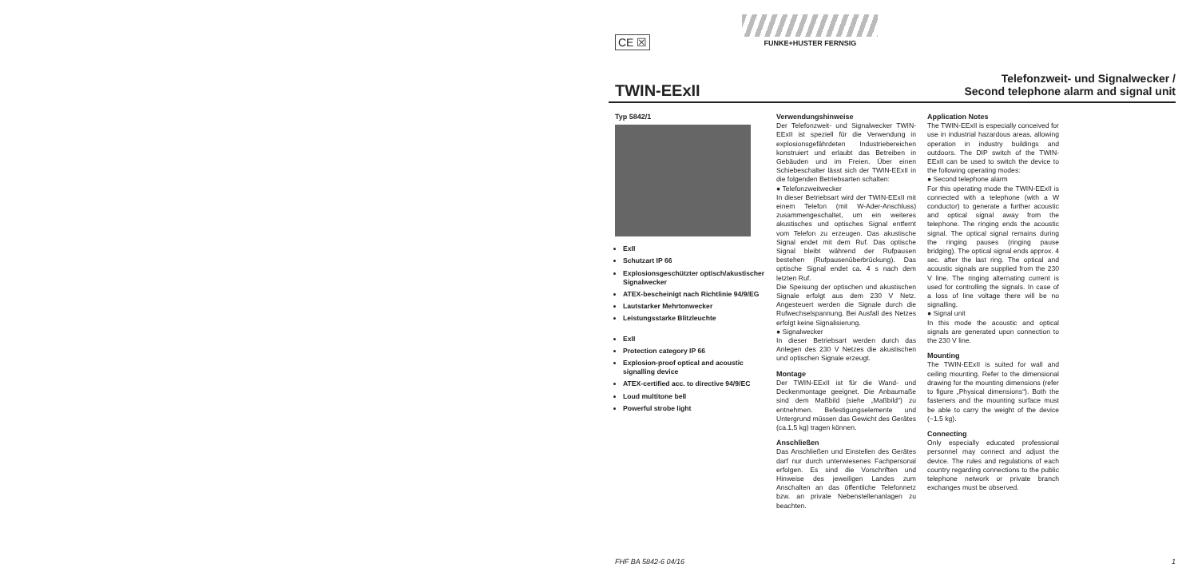CE ☒
FUNKE+HUSTER FERNSIG
TWIN-EExII
Telefonzweit- und Signalwecker /
Second telephone alarm and signal unit
Typ 5842/1
ExII
Schutzart IP 66
Explosionsgeschützter optisch/akustischer Signalwecker
ATEX-bescheinigt nach Richtlinie 94/9/EG
Lautstarker Mehrtonwecker
Leistungsstarke Blitzleuchte
ExII
Protection category IP 66
Explosion-proof optical and acoustic signalling device
ATEX-certified acc. to directive 94/9/EC
Loud multitone bell
Powerful strobe light
Verwendungshinweise
Der Telefonzweit- und Signalwecker TWIN-EExII ist speziell für die Verwendung in explosionsgefährdeten Industriebereichen konstruiert und erlaubt das Betreiben in Gebäuden und im Freien. Über einen Schiebeschalter lässt sich der TWIN-EExII in die folgenden Betriebsarten schalten:
● Telefonzweitwecker
In dieser Betriebsart wird der TWIN-EExII mit einem Telefon (mit W-Ader-Anschluss) zusammengeschaltet, um ein weiteres akustisches und optisches Signal entfernt vom Telefon zu erzeugen. Das akustische Signal endet mit dem Ruf. Das optische Signal bleibt während der Rufpausen bestehen (Rufpausenüberbrückung). Das optische Signal endet ca. 4 s nach dem letzten Ruf.
Die Speisung der optischen und akustischen Signale erfolgt aus dem 230 V Netz. Angesteuert werden die Signale durch die Rufwechselspannung. Bei Ausfall des Netzes erfolgt keine Signalisierung.
● Signalwecker
In dieser Betriebsart werden durch das Anlegen des 230 V Netzes die akustischen und optischen Signale erzeugt.
Montage
Der TWIN-EExII ist für die Wand- und Deckenmontage geeignet. Die Anbaumaße sind dem Maßbild (siehe „Maßbild“) zu entnehmen. Befestigungselemente und Untergrund müssen das Gewicht des Gerätes (ca.1,5 kg) tragen können.
Anschließen
Das Anschließen und Einstellen des Gerätes darf nur durch unterwiesenes Fachpersonal erfolgen. Es sind die Vorschriften und Hinweise des jeweiligen Landes zum Anschalten an das öffentliche Telefonnetz bzw. an private Nebenstellenanlagen zu beachten.
Application Notes
The TWIN-EExII is especially conceived for use in industrial hazardous areas, allowing operation in industry buildings and outdoors. The DIP switch of the TWIN-EExII can be used to switch the device to the following operating modes:
● Second telephone alarm
For this operating mode the TWIN-EExII is connected with a telephone (with a W conductor) to generate a further acoustic and optical signal away from the telephone. The ringing ends the acoustic signal. The optical signal remains during the ringing pauses (ringing pause bridging). The optical signal ends approx. 4 sec. after the last ring. The optical and acoustic signals are supplied from the 230 V line. The ringing alternating current is used for controlling the signals. In case of a loss of line voltage there will be no signalling.
● Signal unit
In this mode the acoustic and optical signals are generated upon connection to the 230 V line.
Mounting
The TWIN-EExII is suited for wall and ceiling mounting. Refer to the dimensional drawing for the mounting dimensions (refer to figure „Physical dimensions“). Both the fasteners and the mounting surface must be able to carry the weight of the device (~1.5 kg).
Connecting
Only especially educated professional personnel may connect and adjust the device. The rules and regulations of each country regarding connections to the public telephone network or private branch exchanges must be observed.
FHF BA 5842-6 04/16 1